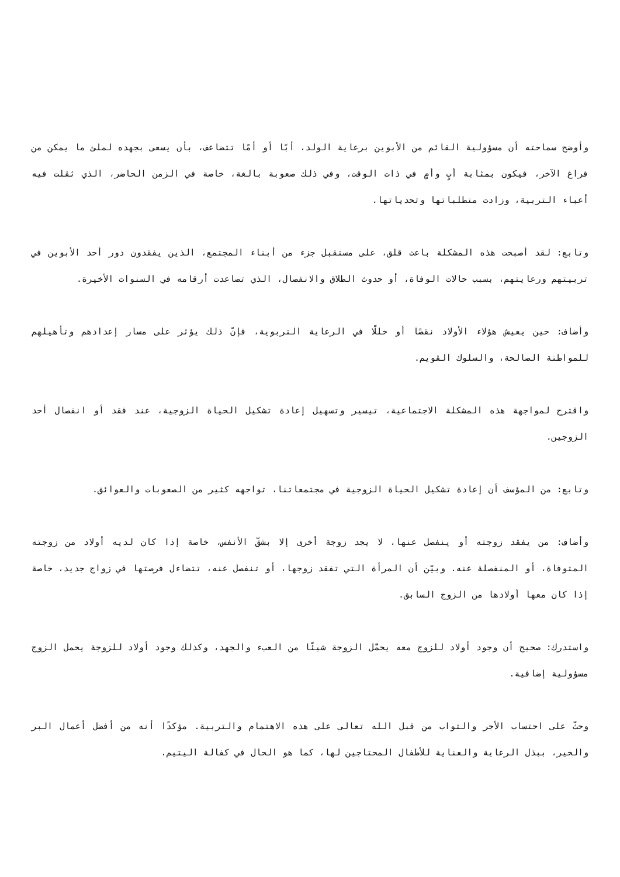وأوضح سماحته أن مسؤولية القائم من الأبوين برعاية الولد، أبًا أو أمًا تتضاعف، بأن يسعى بجهده لملئ ما يمكن من فراغ الآخر، فيكون بمثابة أبٍ وأمٍ في ذات الوقت، وفي ذلك صعوبة بالغة، خاصة في الزمن الحاضر، الذي ثقلت فيه أعباء التربية، وزادت متطلباتها وتحدياتها.
وتابع: لقد أصبحت هذه المشكلة باعث قلق، على مستقبل جزء من أبناء المجتمع، الذين يفقدون دور أحد الأبوين في تربيتهم ورعايتهم، بسبب حالات الوفاة، أو حدوث الطلاق والانفصال، الذي تصاعدت أرقامه في السنوات الأخيرة.
وأضاف: حين يعيش هؤلاء الأولاد نقصًا أو خللًا في الرعاية التربوية، فإنّ ذلك يؤثر على مسار إعدادهم وتأهيلهم للمواطنة الصالحة، والسلوك القويم.
واقترح لمواجهة هذه المشكلة الاجتماعية، تيسير وتسهيل إعادة تشكيل الحياة الزوجية، عند فقد أو انفصال أحد الزوجين.
وتابع: من المؤسف أن إعادة تشكيل الحياة الزوجية في مجتمعاتنا، تواجهه كثير من الصعوبات والعوائق.
وأضاف: من يفقد زوجته أو ينفصل عنها، لا يجد زوجة أخرى إلا بشقّ الأنفس، خاصة إذا كان لديه أولاد من زوجته المتوفاة، أو المنفصلة عنه. وبيّن أن المرأة التي تفقد زوجها، أو تنفصل عنه، تتضاءل فرصتها في زواج جديد، خاصة إذا كان معها أولادها من الزوج السابق.
واستدرك: صحيح أن وجود أولاد للزوج معه يحمّل الزوجة شيئًا من العبء والجهد، وكذلك وجود أولاد للزوجة يحمل الزوج مسؤولية إضافية.
وحثّ على احتساب الأجر والثواب من قبل الله تعالى على هذه الاهتمام والتربية. مؤكدًا أنه من أفضل أعمال البر والخير، ببذل الرعاية والعناية للأطفال المحتاجين لها، كما هو الحال في كفالة اليتيم.